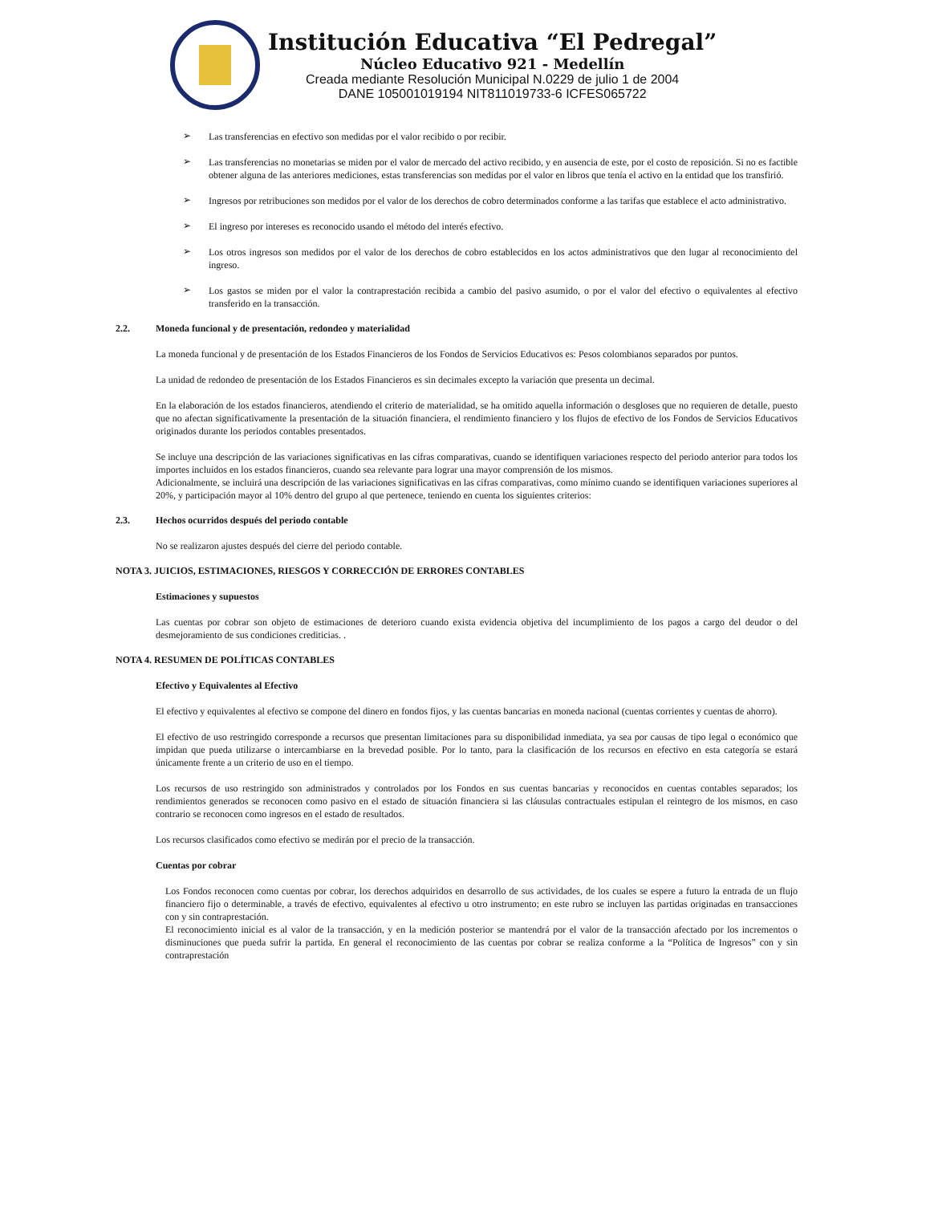Institución Educativa “El Pedregal”
Núcleo Educativo 921 - Medellín
Creada mediante Resolución Municipal N.0229 de julio 1 de 2004
DANE 105001019194 NIT811019733-6 ICFES065722
➢
Las transferencias en efectivo son medidas por el valor recibido o por recibir.
➢
Las transferencias no monetarias se miden por el valor de mercado del activo recibido, y en ausencia de este, por el costo de reposición. Si no es factible obtener alguna de las anteriores mediciones, estas transferencias son medidas por el valor en libros que tenía el activo en la entidad que los transfirió.
➢
Ingresos por retribuciones son medidos por el valor de los derechos de cobro determinados conforme a las tarifas que establece el acto administrativo.
➢
El ingreso por intereses es reconocido usando el método del interés efectivo.
➢
Los otros ingresos son medidos por el valor de los derechos de cobro establecidos en los actos administrativos que den lugar al reconocimiento del ingreso.
➢
Los gastos se miden por el valor la contraprestación recibida a cambio del pasivo asumido, o por el valor del efectivo o equivalentes al efectivo transferido en la transacción.
2.2. Moneda funcional y de presentación, redondeo y materialidad
La moneda funcional y de presentación de los Estados Financieros de los Fondos de Servicios Educativos es: Pesos colombianos separados por puntos.
La unidad de redondeo de presentación de los Estados Financieros es sin decimales excepto la variación que presenta un decimal.
En la elaboración de los estados financieros, atendiendo el criterio de materialidad, se ha omitido aquella información o desgloses que no requieren de detalle, puesto que no afectan significativamente la presentación de la situación financiera, el rendimiento financiero y los flujos de efectivo de los Fondos de Servicios Educativos originados durante los periodos contables presentados.
Se incluye una descripción de las variaciones significativas en las cifras comparativas, cuando se identifiquen variaciones respecto del periodo anterior para todos los importes incluidos en los estados financieros, cuando sea relevante para lograr una mayor comprensión de los mismos.
Adicionalmente, se incluirá una descripción de las variaciones significativas en las cifras comparativas, como mínimo cuando se identifiquen variaciones superiores al 20%, y participación mayor al 10% dentro del grupo al que pertenece, teniendo en cuenta los siguientes criterios:
2.3. Hechos ocurridos después del periodo contable
No se realizaron ajustes después del cierre del periodo contable.
NOTA 3. JUICIOS, ESTIMACIONES, RIESGOS Y CORRECCIÓN DE ERRORES CONTABLES
Estimaciones y supuestos
Las cuentas por cobrar son objeto de estimaciones de deterioro cuando exista evidencia objetiva del incumplimiento de los pagos a cargo del deudor o del desmejoramiento de sus condiciones crediticias. .
NOTA 4. RESUMEN DE POLÍTICAS CONTABLES
Efectivo y Equivalentes al Efectivo
El efectivo y equivalentes al efectivo se compone del dinero en fondos fijos, y las cuentas bancarias en moneda nacional (cuentas corrientes y cuentas de ahorro).
El efectivo de uso restringido corresponde a recursos que presentan limitaciones para su disponibilidad inmediata, ya sea por causas de tipo legal o económico que impidan que pueda utilizarse o intercambiarse en la brevedad posible. Por lo tanto, para la clasificación de los recursos en efectivo en esta categoría se estará únicamente frente a un criterio de uso en el tiempo.
Los recursos de uso restringido son administrados y controlados por los Fondos en sus cuentas bancarias y reconocidos en cuentas contables separados; los rendimientos generados se reconocen como pasivo en el estado de situación financiera si las cláusulas contractuales estipulan el reintegro de los mismos, en caso contrario se reconocen como ingresos en el estado de resultados.
Los recursos clasificados como efectivo se medirán por el precio de la transacción.
Cuentas por cobrar
Los Fondos reconocen como cuentas por cobrar, los derechos adquiridos en desarrollo de sus actividades, de los cuales se espere a futuro la entrada de un flujo financiero fijo o determinable, a través de efectivo, equivalentes al efectivo u otro instrumento; en este rubro se incluyen las partidas originadas en transacciones con y sin contraprestación.
El reconocimiento inicial es al valor de la transacción, y en la medición posterior se mantendrá por el valor de la transacción afectado por los incrementos o disminuciones que pueda sufrir la partida. En general el reconocimiento de las cuentas por cobrar se realiza conforme a la “Política de Ingresos” con y sin contraprestación